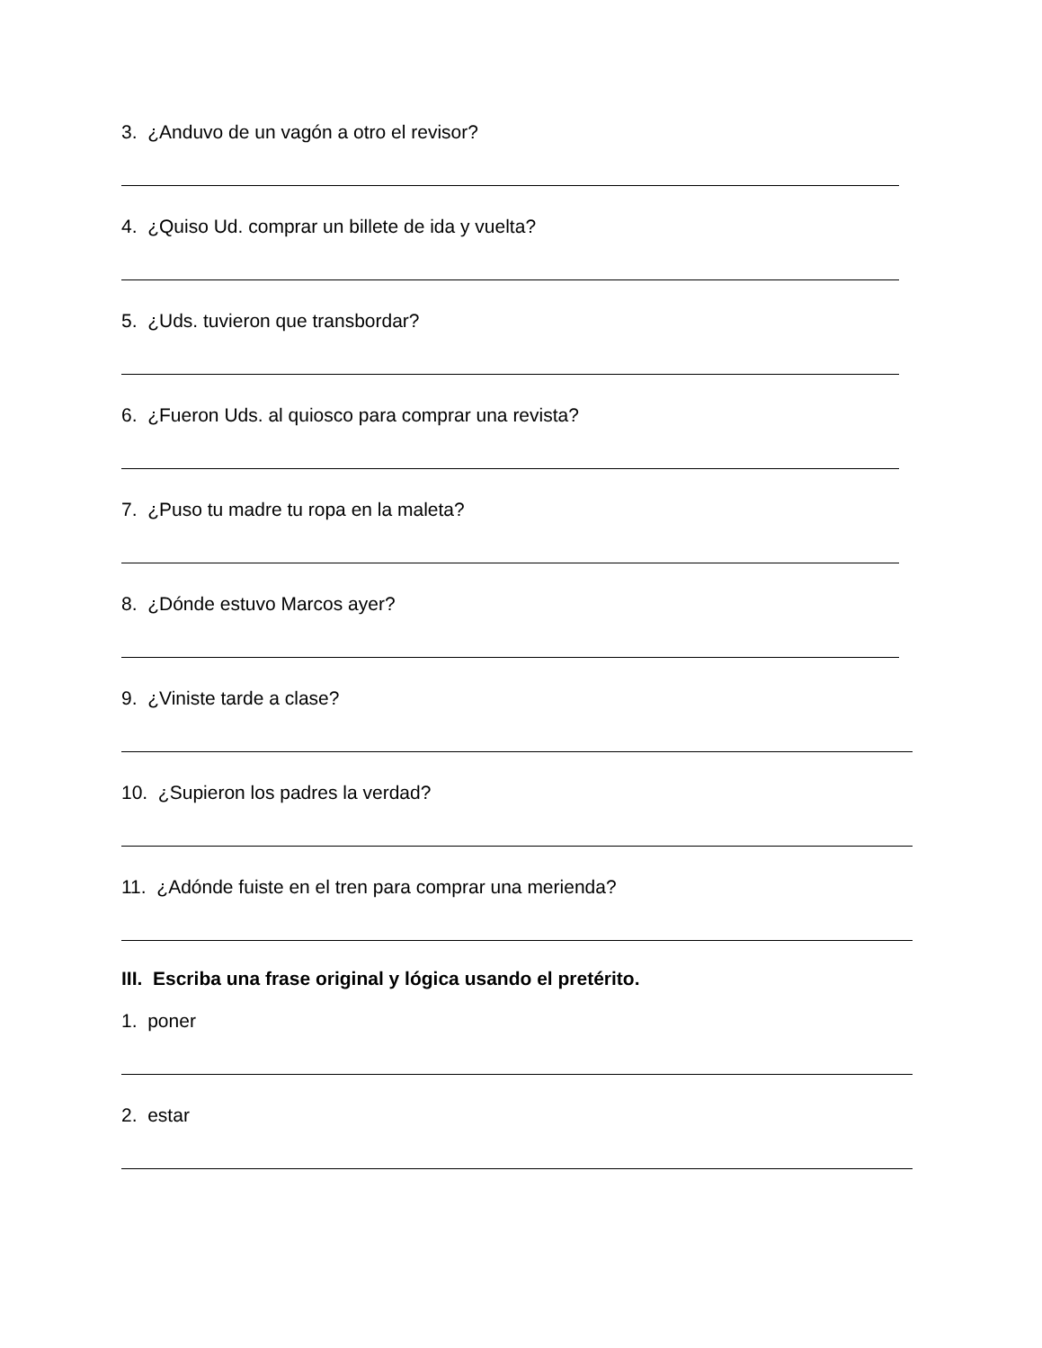3. ¿Anduvo de un vagón a otro el revisor?
4. ¿Quiso Ud. comprar un billete de ida y vuelta?
5. ¿Uds. tuvieron que transbordar?
6. ¿Fueron Uds. al quiosco para comprar una revista?
7. ¿Puso tu madre tu ropa en la maleta?
8. ¿Dónde estuvo Marcos ayer?
9. ¿Viniste tarde a clase?
10. ¿Supieron los padres la verdad?
11. ¿Adónde fuiste en el tren para comprar una merienda?
III. Escriba una frase original y lógica usando el pretérito.
1. poner
2. estar